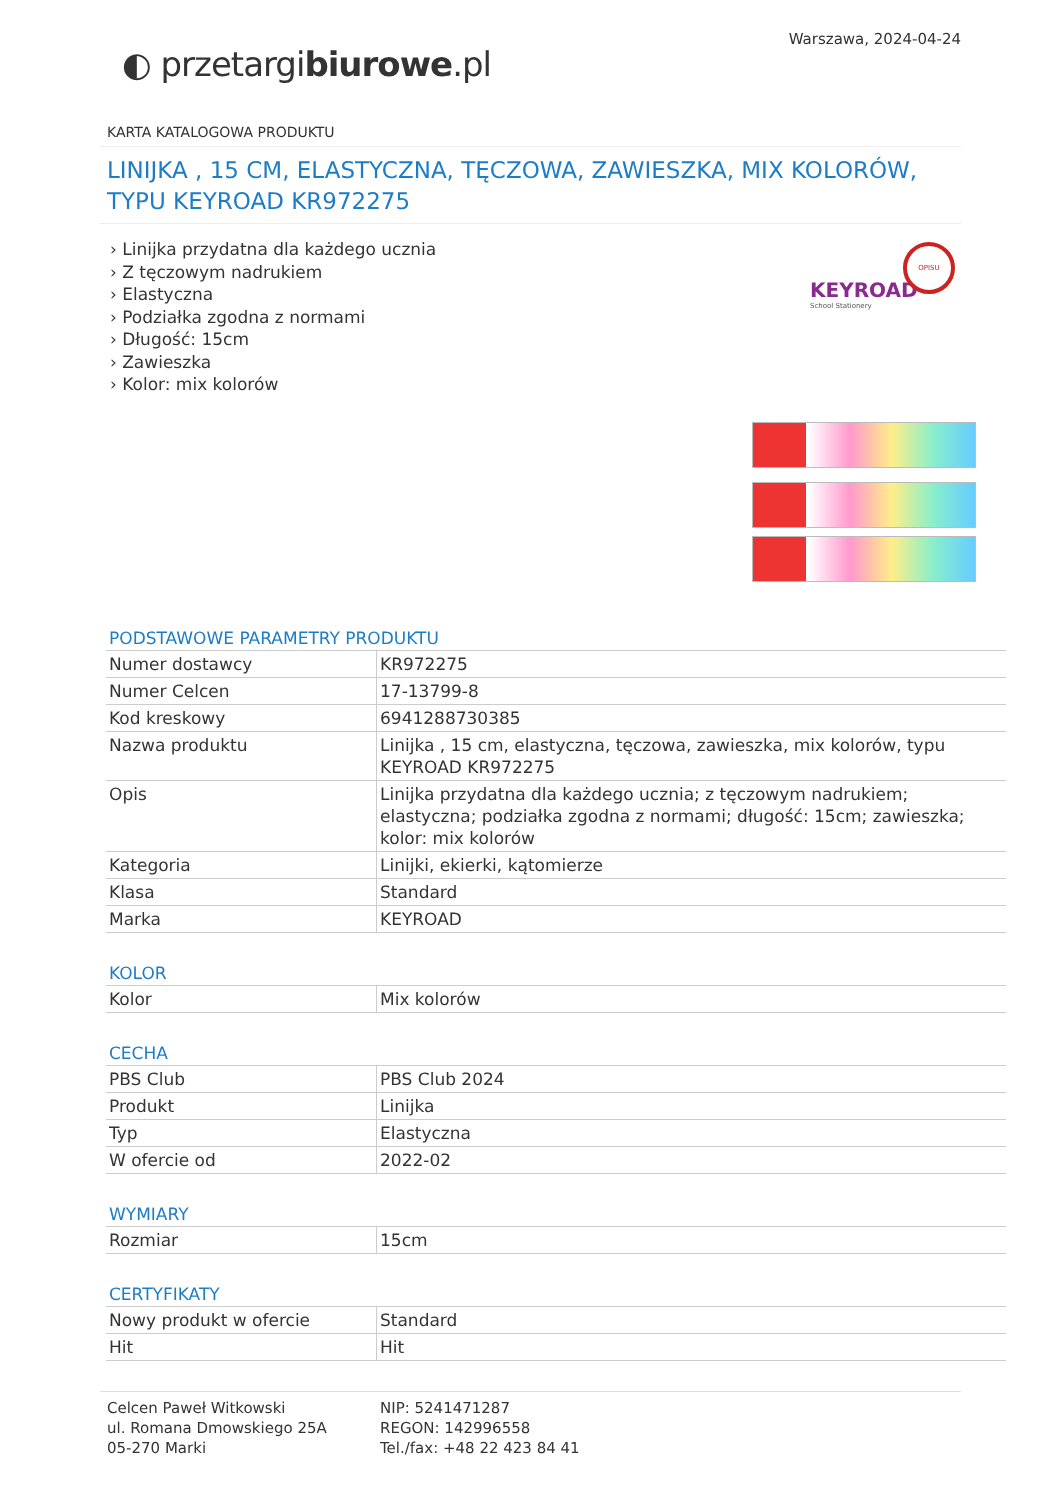◐ przetargibiurowe.pl
Warszawa, 2024-04-24
KARTA KATALOGOWA PRODUKTU
LINIJKA , 15 CM, ELASTYCZNA, TĘCZOWA, ZAWIESZKA, MIX KOLORÓW, TYPU KEYROAD KR972275
› Linijka przydatna dla każdego ucznia
› Z tęczowym nadrukiem
› Elastyczna
› Podziałka zgodna z normami
› Długość: 15cm
› Zawieszka
› Kolor: mix kolorów
KEYROAD
School Stationery
OPISU
PODSTAWOWE PARAMETRY PRODUKTU
| Numer dostawcy | KR972275 |
| Numer Celcen | 17-13799-8 |
| Kod kreskowy | 6941288730385 |
| Nazwa produktu | Linijka , 15 cm, elastyczna, tęczowa, zawieszka, mix kolorów, typu KEYROAD KR972275 |
| Opis | Linijka przydatna dla każdego ucznia; z tęczowym nadrukiem; elastyczna; podziałka zgodna z normami; długość: 15cm; zawieszka; kolor: mix kolorów |
| Kategoria | Linijki, ekierki, kątomierze |
| Klasa | Standard |
| Marka | KEYROAD |
KOLOR
| Kolor | Mix kolorów |
CECHA
| PBS Club | PBS Club 2024 |
| Produkt | Linijka |
| Typ | Elastyczna |
| W ofercie od | 2022-02 |
WYMIARY
| Rozmiar | 15cm |
CERTYFIKATY
| Nowy produkt w ofercie | Standard |
| Hit | Hit |
Celcen Paweł Witkowski
ul. Romana Dmowskiego 25A
05-270 Marki
NIP: 5241471287
REGON: 142996558
Tel./fax: +48 22 423 84 41